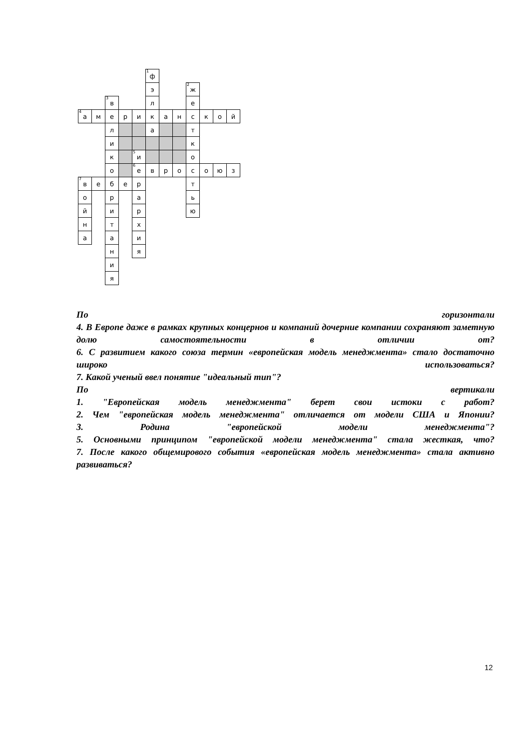<sup>1</sup> ф
э
<sup>2</sup> ж
<sup>3</sup> в
л
е
<sup>4</sup> а
м
е
р
и
к
а
н
с
к
о
й
л
а
т
и
к
к
<sup>5</sup> и
о
о
<sup>6</sup> е
в
р
о
с
о
ю
з
<sup>7</sup> в
е
б
е
р
т
о
р
а
ь
й
и
р
ю
н
т
х
а
а
и
н
я
и
я
По горизонтали
4. В Европе даже в рамках крупных концернов и компаний дочерние компании сохраняют заметную долю самостоятельности в отличии от?
6. С развитием какого союза термин «европейская модель менеджмента» стало достаточно широко использоваться?
7. Какой ученый ввел понятие "идеальный тип"?
По вертикали
1. "Европейская модель менеджмента" берет свои истоки с работ?
2. Чем "европейская модель менеджмента" отличается от модели США и Японии?
3. Родина "европейской модели менеджмента"?
5. Основными принципом "европейской модели менеджмента" стала жесткая, что?
7. После какого общемирового события «европейская модель менеджмента» стала активно развиваться?
12